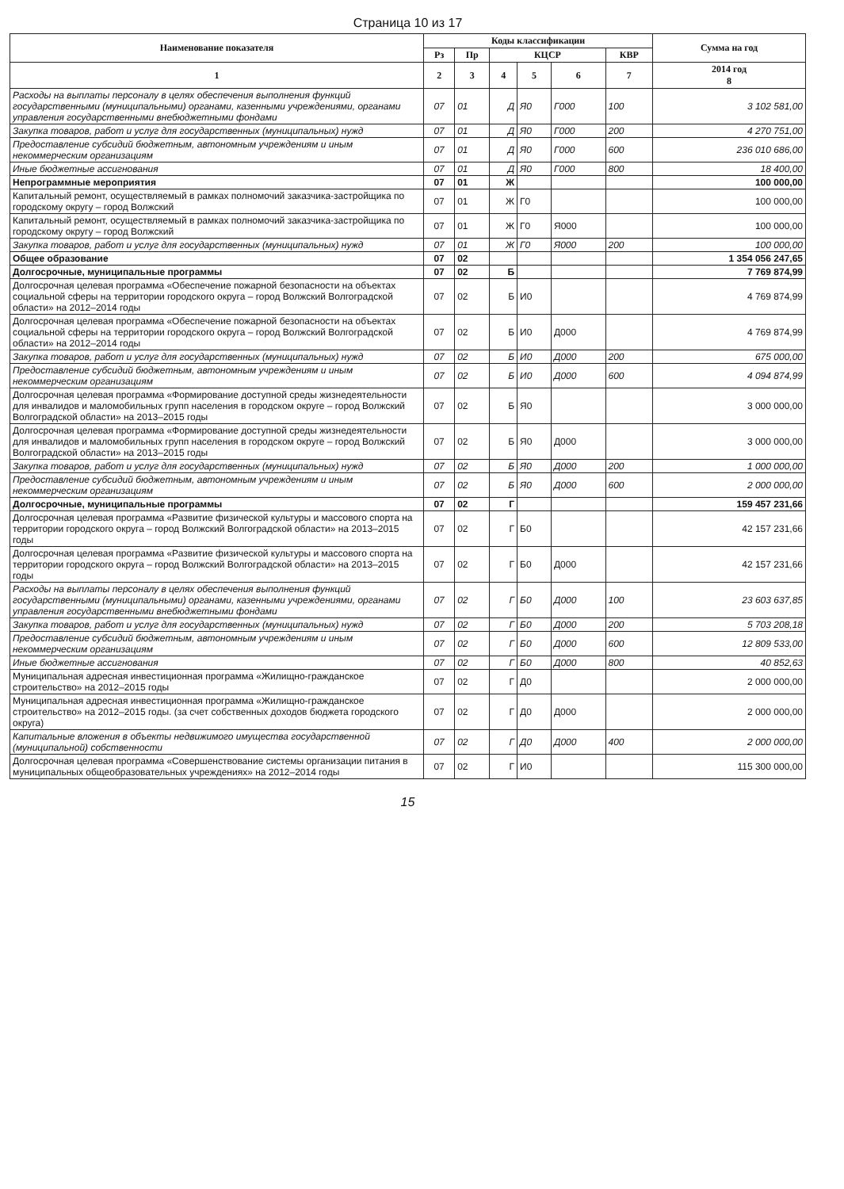Страница 10 из 17
| Наименование показателя | Коды классификации | | | | | | Сумма на год |
| --- | --- | --- | --- | --- | --- | --- | --- |
| | Рз | Пр | КЦСР | | | КВР | |
| 1 | 2 | 3 | 4 | 5 | 6 | 7 | 2014 год 8 |
| Расходы на выплаты персоналу в целях обеспечения выполнения функций государственными (муниципальными) органами, казенными учреждениями, органами управления государственными внебюджетными фондами | 07 | 01 | Д | Я0 | Г000 | 100 | 3 102 581,00 |
| Закупка товаров, работ и услуг для государственных (муниципальных) нужд | 07 | 01 | Д | Я0 | Г000 | 200 | 4 270 751,00 |
| Предоставление субсидий бюджетным, автономным учреждениям и иным некоммерческим организациям | 07 | 01 | Д | Я0 | Г000 | 600 | 236 010 686,00 |
| Иные бюджетные ассигнования | 07 | 01 | Д | Я0 | Г000 | 800 | 18 400,00 |
| Непрограммные мероприятия | 07 | 01 | Ж | | | | 100 000,00 |
| Капитальный ремонт, осуществляемый в рамках полномочий заказчика-застройщика по городскому округу – город Волжский | 07 | 01 | Ж | Г0 | | | 100 000,00 |
| Капитальный ремонт, осуществляемый в рамках полномочий заказчика-застройщика по городскому округу – город Волжский | 07 | 01 | Ж | Г0 | Я000 | | 100 000,00 |
| Закупка товаров, работ и услуг для государственных (муниципальных) нужд | 07 | 01 | Ж | Г0 | Я000 | 200 | 100 000,00 |
| Общее образование | 07 | 02 | | | | | 1 354 056 247,65 |
| Долгосрочные, муниципальные программы | 07 | 02 | Б | | | | 7 769 874,99 |
| Долгосрочная целевая программа «Обеспечение пожарной безопасности на объектах социальной сферы на территории городского округа – город Волжский Волгоградской области» на 2012–2014 годы | 07 | 02 | Б | И0 | | | 4 769 874,99 |
| Долгосрочная целевая программа «Обеспечение пожарной безопасности на объектах социальной сферы на территории городского округа – город Волжский Волгоградской области» на 2012–2014 годы | 07 | 02 | Б | И0 | Д000 | | 4 769 874,99 |
| Закупка товаров, работ и услуг для государственных (муниципальных) нужд | 07 | 02 | Б | И0 | Д000 | 200 | 675 000,00 |
| Предоставление субсидий бюджетным, автономным учреждениям и иным некоммерческим организациям | 07 | 02 | Б | И0 | Д000 | 600 | 4 094 874,99 |
| Долгосрочная целевая программа «Формирование доступной среды жизнедеятельности для инвалидов и маломобильных групп населения в городском округе – город Волжский Волгоградской области» на 2013–2015 годы | 07 | 02 | Б | Я0 | | | 3 000 000,00 |
| Долгосрочная целевая программа «Формирование доступной среды жизнедеятельности для инвалидов и маломобильных групп населения в городском округе – город Волжский Волгоградской области» на 2013–2015 годы | 07 | 02 | Б | Я0 | Д000 | | 3 000 000,00 |
| Закупка товаров, работ и услуг для государственных (муниципальных) нужд | 07 | 02 | Б | Я0 | Д000 | 200 | 1 000 000,00 |
| Предоставление субсидий бюджетным, автономным учреждениям и иным некоммерческим организациям | 07 | 02 | Б | Я0 | Д000 | 600 | 2 000 000,00 |
| Долгосрочные, муниципальные программы | 07 | 02 | Г | | | | 159 457 231,66 |
| Долгосрочная целевая программа «Развитие физической культуры и массового спорта на территории городского округа – город Волжский Волгоградской области» на 2013–2015 годы | 07 | 02 | Г | Б0 | | | 42 157 231,66 |
| Долгосрочная целевая программа «Развитие физической культуры и массового спорта на территории городского округа – город Волжский Волгоградской области» на 2013–2015 годы | 07 | 02 | Г | Б0 | Д000 | | 42 157 231,66 |
| Расходы на выплаты персоналу в целях обеспечения выполнения функций государственными (муниципальными) органами, казенными учреждениями, органами управления государственными внебюджетными фондами | 07 | 02 | Г | Б0 | Д000 | 100 | 23 603 637,85 |
| Закупка товаров, работ и услуг для государственных (муниципальных) нужд | 07 | 02 | Г | Б0 | Д000 | 200 | 5 703 208,18 |
| Предоставление субсидий бюджетным, автономным учреждениям и иным некоммерческим организациям | 07 | 02 | Г | Б0 | Д000 | 600 | 12 809 533,00 |
| Иные бюджетные ассигнования | 07 | 02 | Г | Б0 | Д000 | 800 | 40 852,63 |
| Муниципальная адресная инвестиционная программа «Жилищно-гражданское строительство» на 2012–2015 годы | 07 | 02 | Г | Д0 | | | 2 000 000,00 |
| Муниципальная адресная инвестиционная программа «Жилищно-гражданское строительство» на 2012–2015 годы. (за счет собственных доходов бюджета городского округа) | 07 | 02 | Г | Д0 | Д000 | | 2 000 000,00 |
| Капитальные вложения в объекты недвижимого имущества государственной (муниципальной) собственности | 07 | 02 | Г | Д0 | Д000 | 400 | 2 000 000,00 |
| Долгосрочная целевая программа «Совершенствование системы организации питания в муниципальных общеобразовательных учреждениях» на 2012–2014 годы | 07 | 02 | Г | И0 | | | 115 300 000,00 |
15